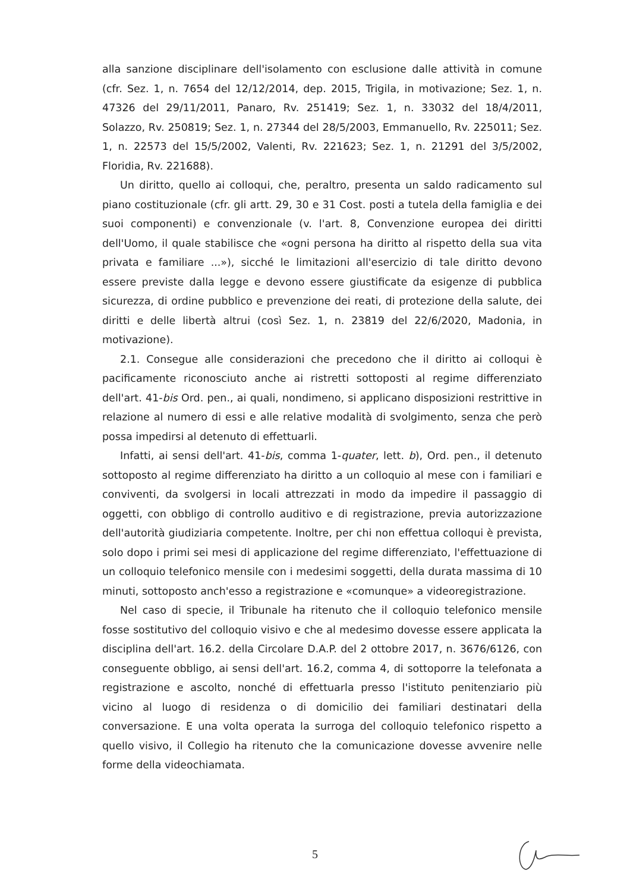alla sanzione disciplinare dell'isolamento con esclusione dalle attività in comune (cfr. Sez. 1, n. 7654 del 12/12/2014, dep. 2015, Trigila, in motivazione; Sez. 1, n. 47326 del 29/11/2011, Panaro, Rv. 251419; Sez. 1, n. 33032 del 18/4/2011, Solazzo, Rv. 250819; Sez. 1, n. 27344 del 28/5/2003, Emmanuello, Rv. 225011; Sez. 1, n. 22573 del 15/5/2002, Valenti, Rv. 221623; Sez. 1, n. 21291 del 3/5/2002, Floridia, Rv. 221688).
Un diritto, quello ai colloqui, che, peraltro, presenta un saldo radicamento sul piano costituzionale (cfr. gli artt. 29, 30 e 31 Cost. posti a tutela della famiglia e dei suoi componenti) e convenzionale (v. l'art. 8, Convenzione europea dei diritti dell'Uomo, il quale stabilisce che «ogni persona ha diritto al rispetto della sua vita privata e familiare ...»), sicché le limitazioni all'esercizio di tale diritto devono essere previste dalla legge e devono essere giustificate da esigenze di pubblica sicurezza, di ordine pubblico e prevenzione dei reati, di protezione della salute, dei diritti e delle libertà altrui (così Sez. 1, n. 23819 del 22/6/2020, Madonia, in motivazione).
2.1. Consegue alle considerazioni che precedono che il diritto ai colloqui è pacificamente riconosciuto anche ai ristretti sottoposti al regime differenziato dell'art. 41-bis Ord. pen., ai quali, nondimeno, si applicano disposizioni restrittive in relazione al numero di essi e alle relative modalità di svolgimento, senza che però possa impedirsi al detenuto di effettuarli.
Infatti, ai sensi dell'art. 41-bis, comma 1-quater, lett. b), Ord. pen., il detenuto sottoposto al regime differenziato ha diritto a un colloquio al mese con i familiari e conviventi, da svolgersi in locali attrezzati in modo da impedire il passaggio di oggetti, con obbligo di controllo auditivo e di registrazione, previa autorizzazione dell'autorità giudiziaria competente. Inoltre, per chi non effettua colloqui è prevista, solo dopo i primi sei mesi di applicazione del regime differenziato, l'effettuazione di un colloquio telefonico mensile con i medesimi soggetti, della durata massima di 10 minuti, sottoposto anch'esso a registrazione e «comunque» a videoregistrazione.
Nel caso di specie, il Tribunale ha ritenuto che il colloquio telefonico mensile fosse sostitutivo del colloquio visivo e che al medesimo dovesse essere applicata la disciplina dell'art. 16.2. della Circolare D.A.P. del 2 ottobre 2017, n. 3676/6126, con conseguente obbligo, ai sensi dell'art. 16.2, comma 4, di sottoporre la telefonata a registrazione e ascolto, nonché di effettuarla presso l'istituto penitenziario più vicino al luogo di residenza o di domicilio dei familiari destinatari della conversazione. E una volta operata la surroga del colloquio telefonico rispetto a quello visivo, il Collegio ha ritenuto che la comunicazione dovesse avvenire nelle forme della videochiamata.
5